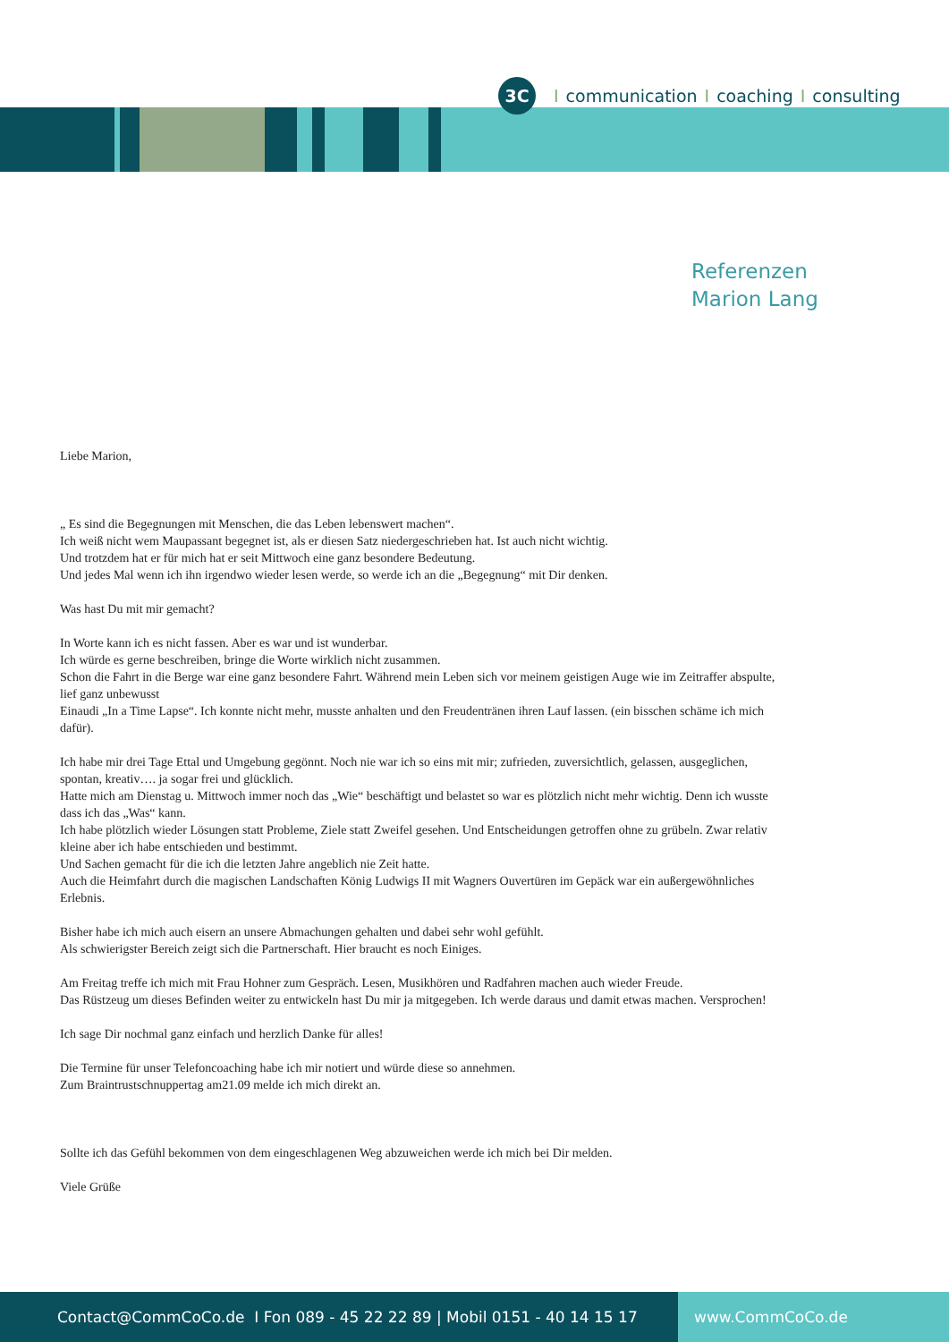3C
Icommunication I coaching I consulting
Referenzen
Marion Lang
Liebe Marion,
„ Es sind die Begegnungen mit Menschen, die das Leben lebenswert machen“.
Ich weiß nicht wem Maupassant begegnet ist, als er diesen Satz niedergeschrieben hat. Ist auch nicht wichtig.
Und trotzdem hat er für mich hat er seit Mittwoch eine ganz besondere Bedeutung.
Und jedes Mal wenn ich ihn irgendwo wieder lesen werde, so werde ich an die „Begegnung“ mit Dir denken.
Was hast Du mit mir gemacht?
In Worte kann ich es nicht fassen. Aber es war und ist wunderbar.
Ich würde es gerne beschreiben, bringe die Worte wirklich nicht zusammen.
Schon die Fahrt in die Berge war eine ganz besondere Fahrt. Während mein Leben sich vor meinem geistigen Auge wie im Zeitraffer abspulte, lief ganz unbewusst
Einaudi „In a Time Lapse“. Ich konnte nicht mehr, musste anhalten und den Freudentränen ihren Lauf lassen. (ein bisschen schäme ich mich dafür).
Ich habe mir drei Tage Ettal und Umgebung gegönnt. Noch nie war ich so eins mit mir; zufrieden, zuversichtlich, gelassen, ausgeglichen, spontan, kreativ…. ja sogar frei und glücklich.
Hatte mich am Dienstag u. Mittwoch immer noch das „Wie“ beschäftigt und belastet so war es plötzlich nicht mehr wichtig. Denn ich wusste dass ich das „Was“ kann.
Ich habe plötzlich wieder Lösungen statt Probleme, Ziele statt Zweifel gesehen. Und Entscheidungen getroffen ohne zu grübeln. Zwar relativ kleine aber ich habe entschieden und bestimmt.
Und Sachen gemacht für die ich die letzten Jahre angeblich nie Zeit hatte.
Auch die Heimfahrt durch die magischen Landschaften König Ludwigs II mit Wagners Ouvertüren im Gepäck war ein außergewöhnliches Erlebnis.
Bisher habe ich mich auch eisern an unsere Abmachungen gehalten und dabei sehr wohl gefühlt.
Als schwierigster Bereich zeigt sich die Partnerschaft. Hier braucht es noch Einiges.
Am Freitag treffe ich mich mit Frau Hohner zum Gespräch. Lesen, Musikhören und Radfahren machen auch wieder Freude.
Das Rüstzeug um dieses Befinden weiter zu entwickeln hast Du mir ja mitgegeben. Ich werde daraus und damit etwas machen. Versprochen!
Ich sage Dir nochmal ganz einfach und herzlich Danke für alles!
Die Termine für unser Telefoncoaching habe ich mir notiert und würde diese so annehmen.
Zum Braintrustschnuppertag am21.09 melde ich mich direkt an.
Sollte ich das Gefühl bekommen von dem eingeschlagenen Weg abzuweichen werde ich mich bei Dir melden.
Viele Grüße
Contact@CommCoCo.de I Fon 089 - 45 22 22 89 | Mobil 0151 - 40 14 15 17 www.CommCoCo.de